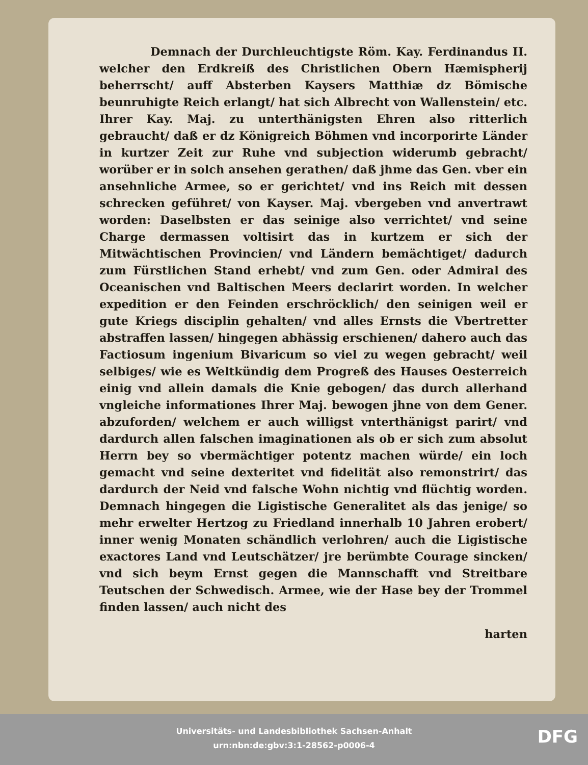Demnach der Durchleuchtigste Röm. Kay. Ferdinandus II. welcher den Erdkreiß des Christlichen Obern Hæmispherij beherrscht/ auff Absterben Kaysers Matthiæ dz Bömische beunruhigte Reich erlangt/ hat sich Albrecht von Wallenstein/ etc. Ihrer Kay. Maj. zu unterthänigsten Ehren also ritterlich gebraucht/ daß er dz Königreich Böhmen vnd incorporirte Länder in kurtzer Zeit zur Ruhe vnd subjection widerumb gebracht/ worüber er in solch ansehen gerathen/ daß jhme das Gen. vber ein ansehnliche Armee, so er gerichtet/ vnd ins Reich mit dessen schrecken geführet/ von Kayser. Maj. vbergeben vnd anvertrawt worden: Daselbsten er das seinige also verrichtet/ vnd seine Charge dermassen voltisirt das in kurtzem er sich der Mitwächtischen Provincien/ vnd Ländern bemächtiget/ dadurch zum Fürstlichen Stand erhebt/ vnd zum Gen. oder Admiral des Oceanischen vnd Baltischen Meers declarirt worden. In welcher expedition er den Feinden erschröcklich/ den seinigen weil er gute Kriegs disciplin gehalten/ vnd alles Ernsts die Vbertretter abstraffen lassen/ hingegen abhässig erschienen/ dahero auch das Factiosum ingenium Bivaricum so viel zu wegen gebracht/ weil selbiges/ wie es Weltkündig dem Progreß des Hauses Oesterreich einig vnd allein damals die Knie gebogen/ das durch allerhand vngleiche informationes Ihrer Maj. bewogen jhne von dem Gener. abzuforden/ welchem er auch willigst vnterthänigst parirt/ vnd dardurch allen falschen imaginationen als ob er sich zum absolut Herrn bey so vbermächtiger potentz machen würde/ ein loch gemacht vnd seine dexteritet vnd fidelität also remonstrirt/ das dardurch der Neid vnd falsche Wohn nichtig vnd flüchtig worden. Demnach hingegen die Ligistische Generalitet als das jenige/ so mehr erwelter Hertzog zu Friedland innerhalb 10 Jahren erobert/ inner wenig Monaten schändlich verlohren/ auch die Ligistische exactores Land vnd Leutschätzer/ jre berümbte Courage sincken/ vnd sich beym Ernst gegen die Mannschafft vnd Streitbare Teutschen der Schwedisch. Armee, wie der Hase bey der Trommel finden lassen/ auch nicht des
harten
Universitäts- und Landesbibliothek Sachsen-Anhalt
urn:nbn:de:gbv:3:1-28562-p0006-4
DFG